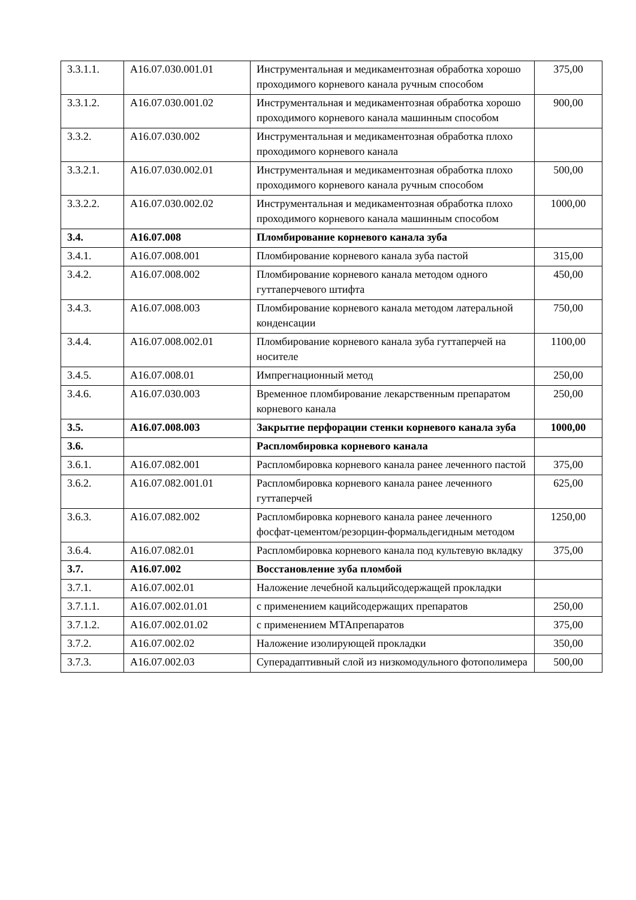| 3.3.1.1. | A16.07.030.001.01 | Инструментальная и медикаментозная обработка хорошо проходимого корневого канала ручным способом | 375,00 |
| 3.3.1.2. | A16.07.030.001.02 | Инструментальная и медикаментозная обработка хорошо проходимого корневого канала машинным способом | 900,00 |
| 3.3.2. | A16.07.030.002 | Инструментальная и медикаментозная обработка плохо проходимого корневого канала | |
| 3.3.2.1. | A16.07.030.002.01 | Инструментальная и медикаментозная обработка плохо проходимого корневого канала ручным способом | 500,00 |
| 3.3.2.2. | A16.07.030.002.02 | Инструментальная и медикаментозная обработка плохо проходимого корневого канала машинным способом | 1000,00 |
| 3.4. | A16.07.008 | Пломбирование корневого канала зуба | |
| 3.4.1. | A16.07.008.001 | Пломбирование корневого канала зуба пастой | 315,00 |
| 3.4.2. | A16.07.008.002 | Пломбирование корневого канала методом одного гуттаперчевого штифта | 450,00 |
| 3.4.3. | A16.07.008.003 | Пломбирование корневого канала методом латеральной конденсации | 750,00 |
| 3.4.4. | A16.07.008.002.01 | Пломбирование корневого канала зуба гуттаперчей на носителе | 1100,00 |
| 3.4.5. | A16.07.008.01 | Импрегнационный метод | 250,00 |
| 3.4.6. | A16.07.030.003 | Временное пломбирование лекарственным препаратом корневого канала | 250,00 |
| 3.5. | A16.07.008.003 | Закрытие перфорации стенки корневого канала зуба | 1000,00 |
| 3.6. | | Распломбировка корневого канала | |
| 3.6.1. | A16.07.082.001 | Распломбировка корневого канала ранее леченного пастой | 375,00 |
| 3.6.2. | A16.07.082.001.01 | Распломбировка корневого канала ранее леченного гуттаперчей | 625,00 |
| 3.6.3. | A16.07.082.002 | Распломбировка корневого канала ранее леченного фосфат-цементом/резорцин-формальдегидным методом | 1250,00 |
| 3.6.4. | A16.07.082.01 | Распломбировка корневого канала под культевую вкладку | 375,00 |
| 3.7. | A16.07.002 | Восстановление зуба пломбой | |
| 3.7.1. | A16.07.002.01 | Наложение лечебной кальцийсодержащей прокладки | |
| 3.7.1.1. | A16.07.002.01.01 | с применением кацийсодержащих препаратов | 250,00 |
| 3.7.1.2. | A16.07.002.01.02 | с применением МТАпрепаратов | 375,00 |
| 3.7.2. | A16.07.002.02 | Наложение изолирующей прокладки | 350,00 |
| 3.7.3. | A16.07.002.03 | Суперадаптивный слой из низкомодульного фотополимера | 500,00 |